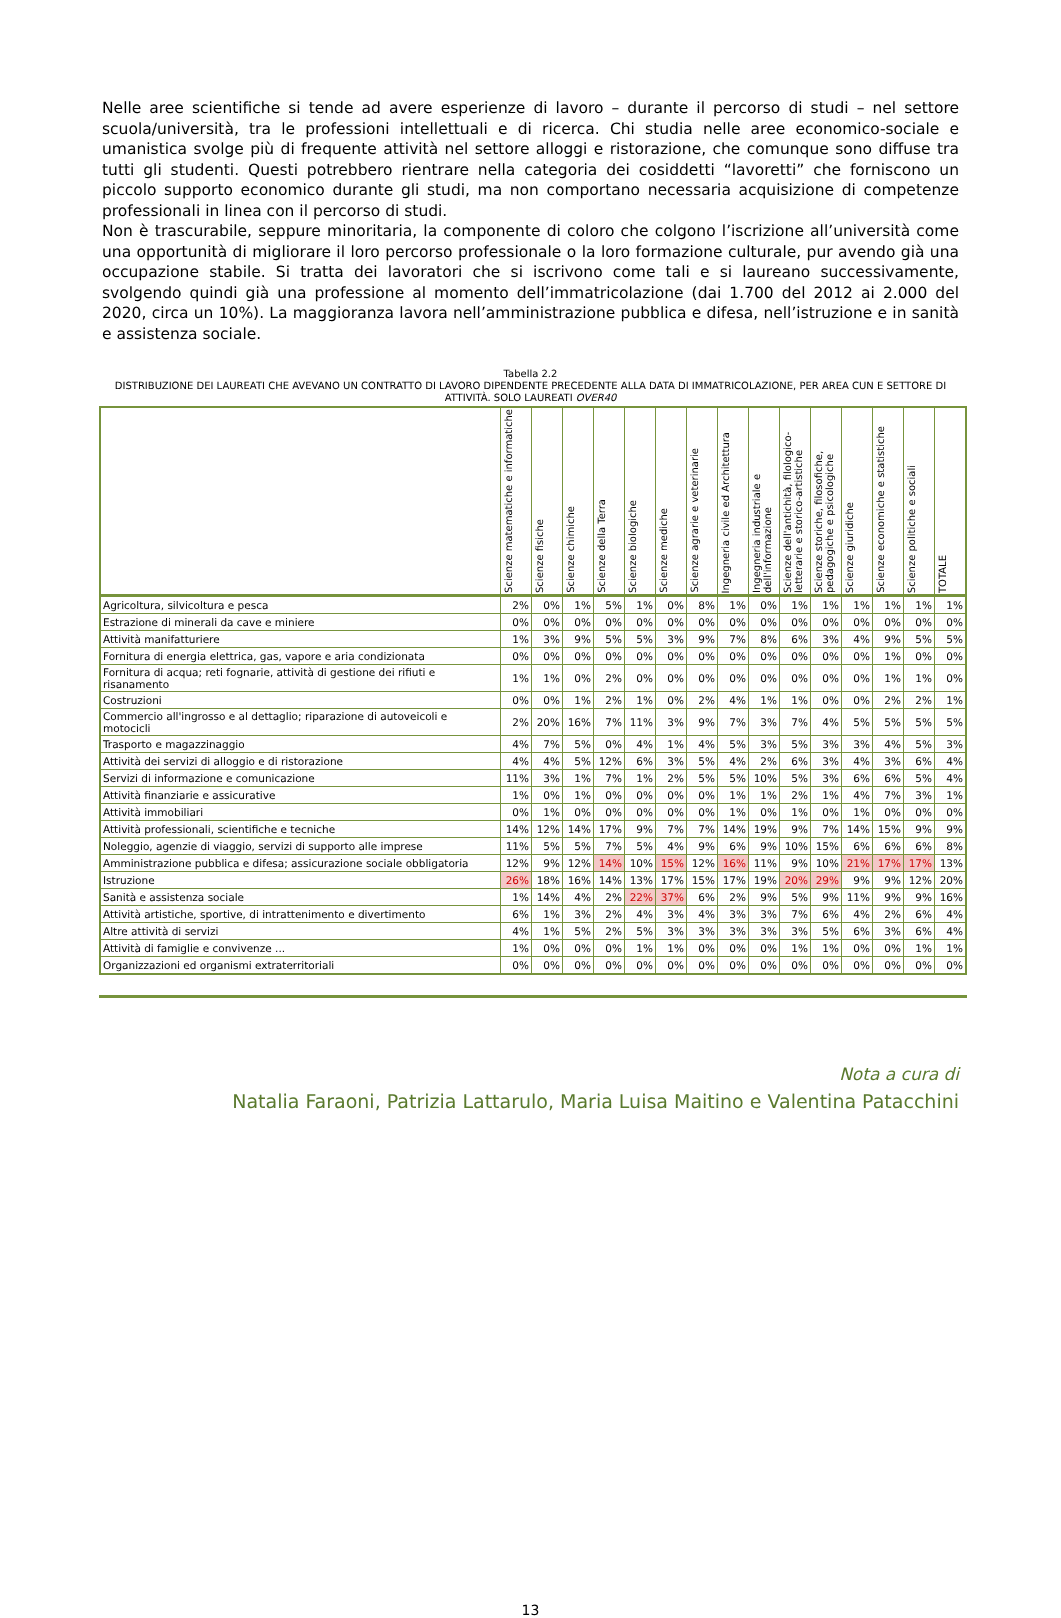Nelle aree scientifiche si tende ad avere esperienze di lavoro – durante il percorso di studi – nel settore scuola/università, tra le professioni intellettuali e di ricerca. Chi studia nelle aree economico-sociale e umanistica svolge più di frequente attività nel settore alloggi e ristorazione, che comunque sono diffuse tra tutti gli studenti. Questi potrebbero rientrare nella categoria dei cosiddetti “lavoretti” che forniscono un piccolo supporto economico durante gli studi, ma non comportano necessaria acquisizione di competenze professionali in linea con il percorso di studi.
Non è trascurabile, seppure minoritaria, la componente di coloro che colgono l’iscrizione all’università come una opportunità di migliorare il loro percorso professionale o la loro formazione culturale, pur avendo già una occupazione stabile. Si tratta dei lavoratori che si iscrivono come tali e si laureano successivamente, svolgendo quindi già una professione al momento dell’immatricolazione (dai 1.700 del 2012 ai 2.000 del 2020, circa un 10%). La maggioranza lavora nell’amministrazione pubblica e difesa, nell’istruzione e in sanità e assistenza sociale.
Tabella 2.2
DISTRIBUZIONE DEI LAUREATI CHE AVEVANO UN CONTRATTO DI LAVORO DIPENDENTE PRECEDENTE ALLA DATA DI IMMATRICOLAZIONE, PER AREA CUN E SETTORE DI ATTIVITÀ. SOLO LAUREATI OVER40
| | Scienze matematiche e informatiche | Scienze fisiche | Scienze chimiche | Scienze della Terra | Scienze biologiche | Scienze mediche | Scienze agrarie e veterinarie | Ingegneria civile ed Architettura | Ingegneria industriale e dell'informazione | Scienze dell'antichità, filologico-letterarie e storico-artistiche | Scienze storiche, filosofiche, pedagogiche e psicologiche | Scienze giuridiche | Scienze economiche e statistiche | Scienze politiche e sociali | TOTALE |
| --- | --- | --- | --- | --- | --- | --- | --- | --- | --- | --- | --- | --- | --- | --- | --- |
| Agricoltura, silvicoltura e pesca | 2% | 0% | 1% | 5% | 1% | 0% | 8% | 1% | 0% | 1% | 1% | 1% | 1% | 1% | 1% |
| Estrazione di minerali da cave e miniere | 0% | 0% | 0% | 0% | 0% | 0% | 0% | 0% | 0% | 0% | 0% | 0% | 0% | 0% | 0% |
| Attività manifatturiere | 1% | 3% | 9% | 5% | 5% | 3% | 9% | 7% | 8% | 6% | 3% | 4% | 9% | 5% | 5% |
| Fornitura di energia elettrica, gas, vapore e aria condizionata | 0% | 0% | 0% | 0% | 0% | 0% | 0% | 0% | 0% | 0% | 0% | 0% | 1% | 0% | 0% |
| Fornitura di acqua; reti fognarie, attività di gestione dei rifiuti e risanamento | 1% | 1% | 0% | 2% | 0% | 0% | 0% | 0% | 0% | 0% | 0% | 0% | 1% | 1% | 0% |
| Costruzioni | 0% | 0% | 1% | 2% | 1% | 0% | 2% | 4% | 1% | 1% | 0% | 0% | 2% | 2% | 1% |
| Commercio all'ingrosso e al dettaglio; riparazione di autoveicoli e motocicli | 2% | 20% | 16% | 7% | 11% | 3% | 9% | 7% | 3% | 7% | 4% | 5% | 5% | 5% | 5% |
| Trasporto e magazzinaggio | 4% | 7% | 5% | 0% | 4% | 1% | 4% | 5% | 3% | 5% | 3% | 3% | 4% | 5% | 3% |
| Attività dei servizi di alloggio e di ristorazione | 4% | 4% | 5% | 12% | 6% | 3% | 5% | 4% | 2% | 6% | 3% | 4% | 3% | 6% | 4% |
| Servizi di informazione e comunicazione | 11% | 3% | 1% | 7% | 1% | 2% | 5% | 5% | 10% | 5% | 3% | 6% | 6% | 5% | 4% |
| Attività finanziarie e assicurative | 1% | 0% | 1% | 0% | 0% | 0% | 0% | 1% | 1% | 2% | 1% | 4% | 7% | 3% | 1% |
| Attività immobiliari | 0% | 1% | 0% | 0% | 0% | 0% | 0% | 1% | 0% | 1% | 0% | 1% | 0% | 0% | 0% |
| Attività professionali, scientifiche e tecniche | 14% | 12% | 14% | 17% | 9% | 7% | 7% | 14% | 19% | 9% | 7% | 14% | 15% | 9% | 9% |
| Noleggio, agenzie di viaggio, servizi di supporto alle imprese | 11% | 5% | 5% | 7% | 5% | 4% | 9% | 6% | 9% | 10% | 15% | 6% | 6% | 6% | 8% |
| Amministrazione pubblica e difesa; assicurazione sociale obbligatoria | 12% | 9% | 12% | 14% | 10% | 15% | 12% | 16% | 11% | 9% | 10% | 21% | 17% | 17% | 13% |
| Istruzione | 26% | 18% | 16% | 14% | 13% | 17% | 15% | 17% | 19% | 20% | 29% | 9% | 9% | 12% | 20% |
| Sanità e assistenza sociale | 1% | 14% | 4% | 2% | 22% | 37% | 6% | 2% | 9% | 5% | 9% | 11% | 9% | 9% | 16% |
| Attività artistiche, sportive, di intrattenimento e divertimento | 6% | 1% | 3% | 2% | 4% | 3% | 4% | 3% | 3% | 7% | 6% | 4% | 2% | 6% | 4% |
| Altre attività di servizi | 4% | 1% | 5% | 2% | 5% | 3% | 3% | 3% | 3% | 3% | 5% | 6% | 3% | 6% | 4% |
| Attività di famiglie e convivenze ... | 1% | 0% | 0% | 0% | 1% | 1% | 0% | 0% | 0% | 1% | 1% | 0% | 0% | 1% | 1% |
| Organizzazioni ed organismi extraterritoriali | 0% | 0% | 0% | 0% | 0% | 0% | 0% | 0% | 0% | 0% | 0% | 0% | 0% | 0% | 0% |
Nota a cura di
Natalia Faraoni, Patrizia Lattarulo, Maria Luisa Maitino e Valentina Patacchini
13